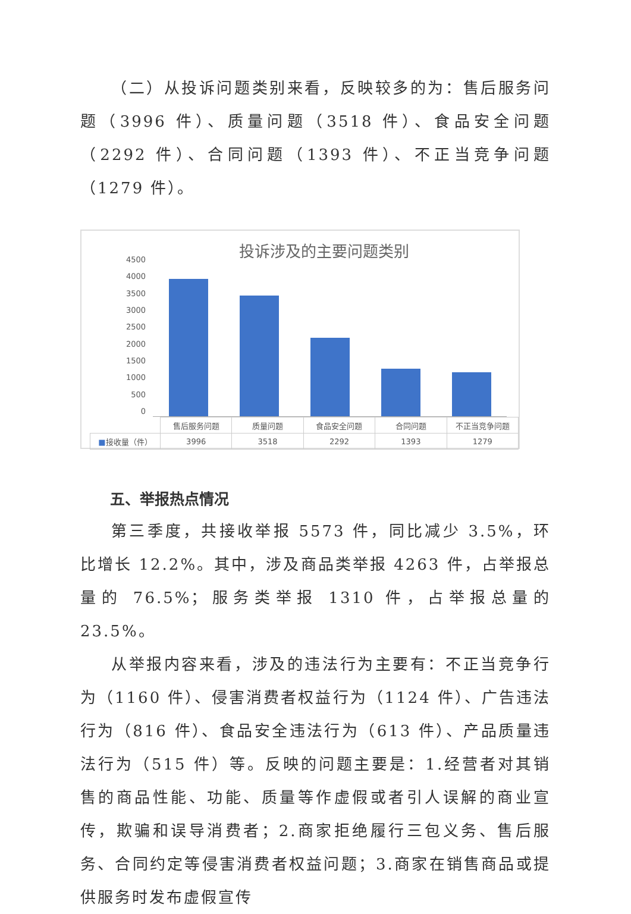（二）从投诉问题类别来看，反映较多的为：售后服务问题（3996 件）、质量问题（3518 件）、食品安全问题（2292 件）、合同问题（1393 件）、不正当竞争问题（1279 件）。
投诉涉及的主要问题类别
4500
4000
3500
3000
2500
2000
1500
1000
500
0
| | 售后服务问题 | 质量问题 | 食品安全问题 | 合同问题 | 不正当竞争问题 |
| --- | --- | --- | --- | --- | --- |
| ■ 接收量（件） | 3996 | 3518 | 2292 | 1393 | 1279 |
五、举报热点情况
第三季度，共接收举报 5573 件，同比减少 3.5%，环比增长 12.2%。其中，涉及商品类举报 4263 件，占举报总量的 76.5%；服务类举报 1310 件，占举报总量的 23.5%。
从举报内容来看，涉及的违法行为主要有：不正当竞争行为（1160 件）、侵害消费者权益行为（1124 件）、广告违法行为（816 件）、食品安全违法行为（613 件）、产品质量违法行为（515 件）等。反映的问题主要是：1.经营者对其销售的商品性能、功能、质量等作虚假或者引人误解的商业宣传，欺骗和误导消费者；2.商家拒绝履行三包义务、售后服务、合同约定等侵害消费者权益问题；3.商家在销售商品或提供服务时发布虚假宣传